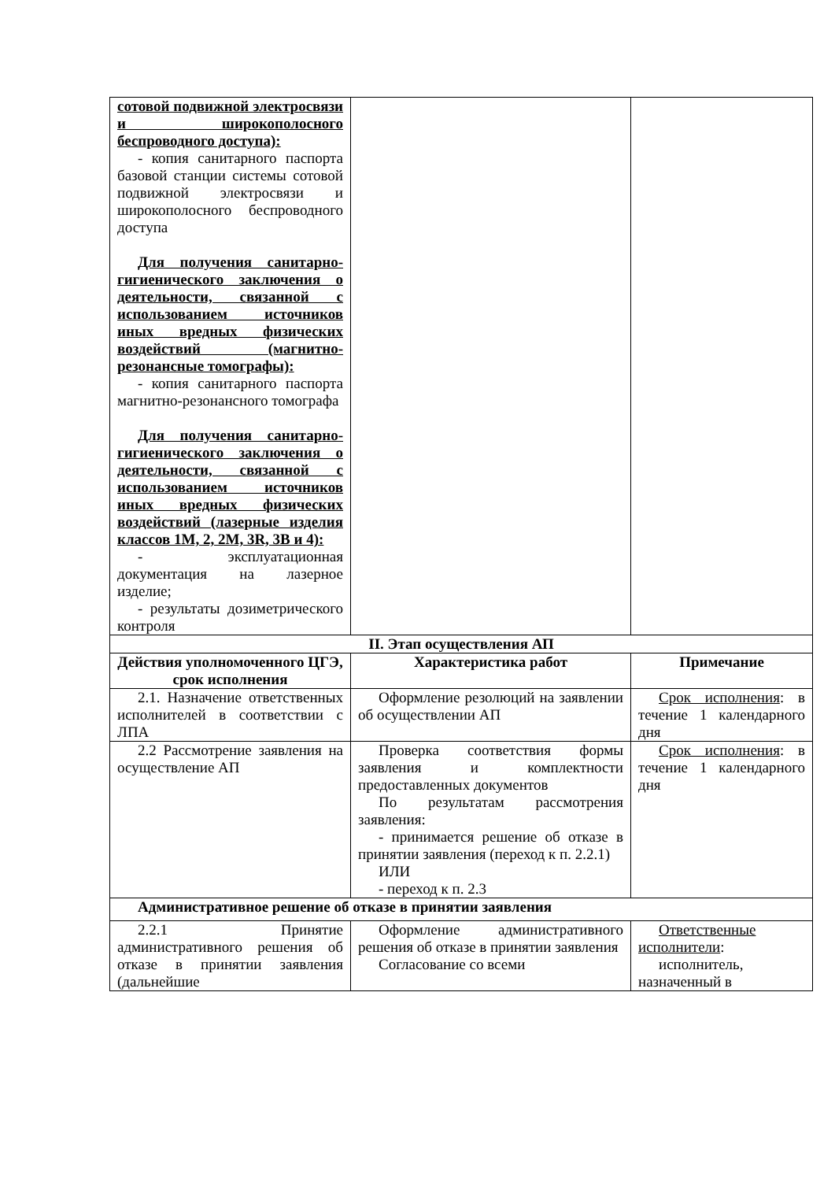| сотовой подвижной электросвязи и широкополосного беспроводного доступа): - копия санитарного паспорта базовой станции системы сотовой подвижной электросвязи и широкополосного беспроводного доступа Для получения санитарно-гигиенического заключения о деятельности, связанной с использованием источников иных вредных физических воздействий (магнитно-резонансные томографы): - копия санитарного паспорта магнитно-резонансного томографа Для получения санитарно-гигиенического заключения о деятельности, связанной с использованием источников иных вредных физических воздействий (лазерные изделия классов 1M, 2, 2M, 3R, 3B и 4): - эксплуатационная документация на лазерное изделие; - результаты дозиметрического контроля | | |
| II. Этап осуществления АП | | |
| Действия уполномоченного ЦГЭ, срок исполнения | Характеристика работ | Примечание |
| 2.1. Назначение ответственных исполнителей в соответствии с ЛПА | Оформление резолюций на заявлении об осуществлении АП | Срок исполнения : в течение 1 календарного дня |
| 2.2 Рассмотрение заявления на осуществление АП | Проверка соответствия формы заявления и комплектности предоставленных документов По результатам рассмотрения заявления: - принимается решение об отказе в принятии заявления (переход к п. 2.2.1) ИЛИ - переход к п. 2.3 | Срок исполнения : в течение 1 календарного дня |
| Административное решение об отказе в принятии заявления | | |
| 2.2.1 Принятие административного решения об отказе в принятии заявления (дальнейшие | Оформление административного решения об отказе в принятии заявления Согласование со всеми | Ответственные исполнители : исполнитель, назначенный в |